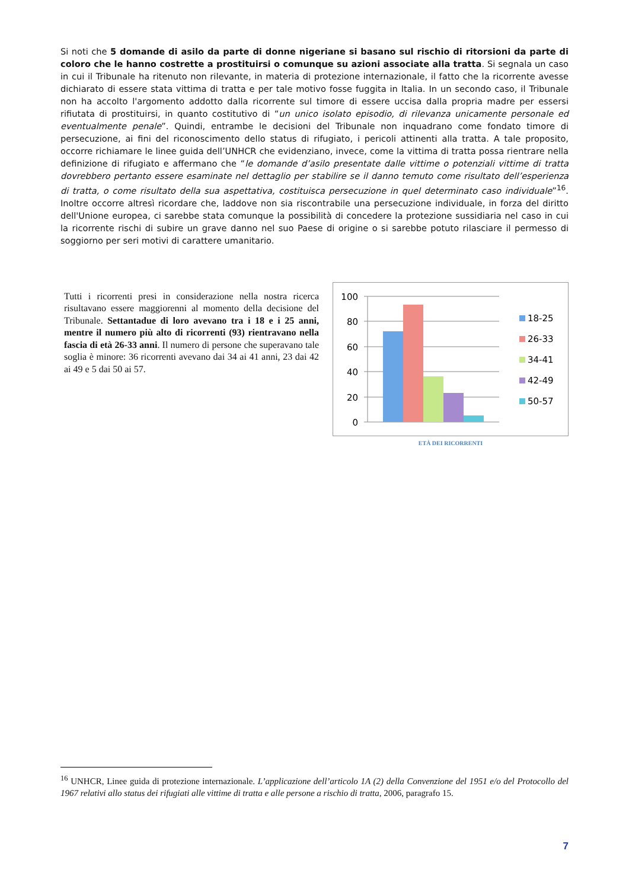Si noti che 5 domande di asilo da parte di donne nigeriane si basano sul rischio di ritorsioni da parte di coloro che le hanno costrette a prostituirsi o comunque su azioni associate alla tratta. Si segnala un caso in cui il Tribunale ha ritenuto non rilevante, in materia di protezione internazionale, il fatto che la ricorrente avesse dichiarato di essere stata vittima di tratta e per tale motivo fosse fuggita in Italia. In un secondo caso, il Tribunale non ha accolto l'argomento addotto dalla ricorrente sul timore di essere uccisa dalla propria madre per essersi rifiutata di prostituirsi, in quanto costitutivo di “un unico isolato episodio, di rilevanza unicamente personale ed eventualmente penale”. Quindi, entrambe le decisioni del Tribunale non inquadrano come fondato timore di persecuzione, ai fini del riconoscimento dello status di rifugiato, i pericoli attinenti alla tratta. A tale proposito, occorre richiamare le linee guida dell’UNHCR che evidenziano, invece, come la vittima di tratta possa rientrare nella definizione di rifugiato e affermano che “le domande d’asilo presentate dalle vittime o potenziali vittime di tratta dovrebbero pertanto essere esaminate nel dettaglio per stabilire se il danno temuto come risultato dell’esperienza di tratta, o come risultato della sua aspettativa, costituisca persecuzione in quel determinato caso individuale”<sup>16</sup>. Inoltre occorre altresì ricordare che, laddove non sia riscontrabile una persecuzione individuale, in forza del diritto dell'Unione europea, ci sarebbe stata comunque la possibilità di concedere la protezione sussidiaria nel caso in cui la ricorrente rischi di subire un grave danno nel suo Paese di origine o si sarebbe potuto rilasciare il permesso di soggiorno per seri motivi di carattere umanitario.
Tutti i ricorrenti presi in considerazione nella nostra ricerca risultavano essere maggiorenni al momento della decisione del Tribunale. Settantadue di loro avevano tra i 18 e i 25 anni, mentre il numero più alto di ricorrenti (93) rientravano nella fascia di età 26-33 anni. Il numero di persone che superavano tale soglia è minore: 36 ricorrenti avevano dai 34 ai 41 anni, 23 dai 42 ai 49 e 5 dai 50 ai 57.
100
80
60
40
20
0
18-25
26-33
34-41
42-49
50-57
ETÀ DEI RICORRENTI
<sup>16</sup> UNHCR, Linee guida di protezione internazionale. L’applicazione dell’articolo 1A (2) della Convenzione del 1951 e/o del Protocollo del 1967 relativi allo status dei rifugiati alle vittime di tratta e alle persone a rischio di tratta, 2006, paragrafo 15.
7